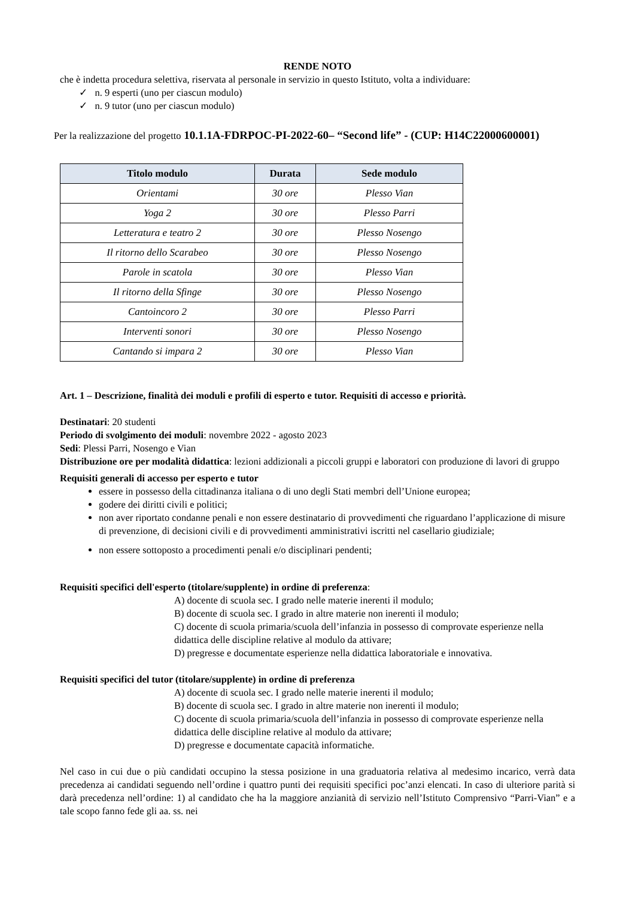RENDE NOTO
che è indetta procedura selettiva, riservata al personale in servizio in questo Istituto, volta a individuare:
✓ n. 9 esperti (uno per ciascun modulo)
✓ n. 9 tutor (uno per ciascun modulo)
Per la realizzazione del progetto 10.1.1A-FDRPOC-PI-2022-60– “Second life” - (CUP: H14C22000600001)
| Titolo modulo | Durata | Sede modulo |
| --- | --- | --- |
| Orientami | 30 ore | Plesso Vian |
| Yoga 2 | 30 ore | Plesso Parri |
| Letteratura e teatro 2 | 30 ore | Plesso Nosengo |
| Il ritorno dello Scarabeo | 30 ore | Plesso Nosengo |
| Parole in scatola | 30 ore | Plesso Vian |
| Il ritorno della Sfinge | 30 ore | Plesso Nosengo |
| Cantoincoro 2 | 30 ore | Plesso Parri |
| Interventi sonori | 30 ore | Plesso Nosengo |
| Cantando si impara 2 | 30 ore | Plesso Vian |
Art. 1 – Descrizione, finalità dei moduli e profili di esperto e tutor. Requisiti di accesso e priorità.
Destinatari: 20 studenti
Periodo di svolgimento dei moduli: novembre 2022 - agosto 2023
Sedi: Plessi Parri, Nosengo e Vian
Distribuzione ore per modalità didattica: lezioni addizionali a piccoli gruppi e laboratori con produzione di lavori di gruppo
Requisiti generali di accesso per esperto e tutor
essere in possesso della cittadinanza italiana o di uno degli Stati membri dell’Unione europea;
godere dei diritti civili e politici;
non aver riportato condanne penali e non essere destinatario di provvedimenti che riguardano l’applicazione di misure di prevenzione, di decisioni civili e di provvedimenti amministrativi iscritti nel casellario giudiziale;
non essere sottoposto a procedimenti penali e/o disciplinari pendenti;
Requisiti specifici dell'esperto (titolare/supplente) in ordine di preferenza:
A) docente di scuola sec. I grado nelle materie inerenti il modulo;
B) docente di scuola sec. I grado in altre materie non inerenti il modulo;
C) docente di scuola primaria/scuola dell’infanzia in possesso di comprovate esperienze nella didattica delle discipline relative al modulo da attivare;
D) pregresse e documentate esperienze nella didattica laboratoriale e innovativa.
Requisiti specifici del tutor (titolare/supplente) in ordine di preferenza
A) docente di scuola sec. I grado nelle materie inerenti il modulo;
B) docente di scuola sec. I grado in altre materie non inerenti il modulo;
C) docente di scuola primaria/scuola dell’infanzia in possesso di comprovate esperienze nella didattica delle discipline relative al modulo da attivare;
D) pregresse e documentate capacità informatiche.
Nel caso in cui due o più candidati occupino la stessa posizione in una graduatoria relativa al medesimo incarico, verrà data precedenza ai candidati seguendo nell’ordine i quattro punti dei requisiti specifici poc’anzi elencati. In caso di ulteriore parità si darà precedenza nell’ordine: 1) al candidato che ha la maggiore anzianità di servizio nell’Istituto Comprensivo “Parri-Vian” e a tale scopo fanno fede gli aa. ss. nei